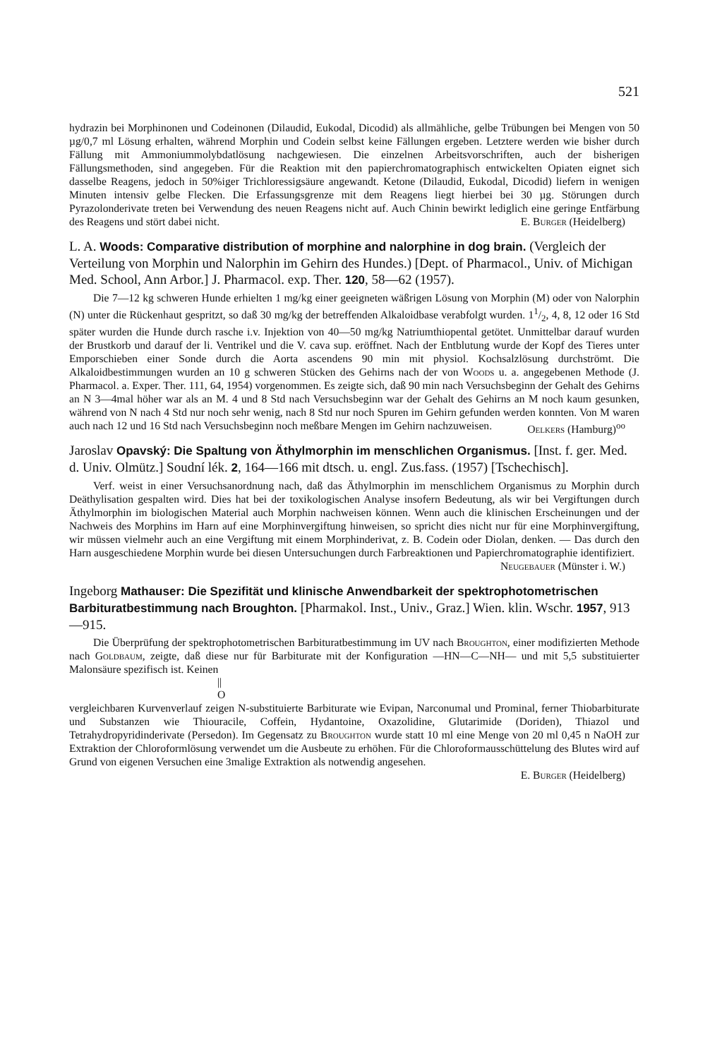521
hydrazin bei Morphinonen und Codeinonen (Dilaudid, Eukodal, Dicodid) als allmähliche, gelbe Trübungen bei Mengen von 50 µg/0,7 ml Lösung erhalten, während Morphin und Codein selbst keine Fällungen ergeben. Letztere werden wie bisher durch Fällung mit Ammoniummolybdatlösung nachgewiesen. Die einzelnen Arbeitsvorschriften, auch der bisherigen Fällungsmethoden, sind angegeben. Für die Reaktion mit den papierchromatographisch entwickelten Opiaten eignet sich dasselbe Reagens, jedoch in 50%iger Trichloressigsäure angewandt. Ketone (Dilaudid, Eukodal, Dicodid) liefern in wenigen Minuten intensiv gelbe Flecken. Die Erfassungsgrenze mit dem Reagens liegt hierbei bei 30 µg. Störungen durch Pyrazolonderivate treten bei Verwendung des neuen Reagens nicht auf. Auch Chinin bewirkt lediglich eine geringe Entfärbung des Reagens und stört dabei nicht. E. Burger (Heidelberg)
L. A. Woods: Comparative distribution of morphine and nalorphine in dog brain. (Vergleich der Verteilung von Morphin und Nalorphin im Gehirn des Hundes.) [Dept. of Pharmacol., Univ. of Michigan Med. School, Ann Arbor.] J. Pharmacol. exp. Ther. 120, 58—62 (1957).
Die 7—12 kg schweren Hunde erhielten 1 mg/kg einer geeigneten wäßrigen Lösung von Morphin (M) oder von Nalorphin (N) unter die Rückenhaut gespritzt, so daß 30 mg/kg der betreffenden Alkaloidbase verabfolgt wurden. 11/2, 4, 8, 12 oder 16 Std später wurden die Hunde durch rasche i.v. Injektion von 40—50 mg/kg Natriumthiopental getötet. Unmittelbar darauf wurden der Brustkorb und darauf der li. Ventrikel und die V. cava sup. eröffnet. Nach der Entblutung wurde der Kopf des Tieres unter Emporschieben einer Sonde durch die Aorta ascendens 90 min mit physiol. Kochsalzlösung durchströmt. Die Alkaloidbestimmungen wurden an 10 g schweren Stücken des Gehirns nach der von Woods u. a. angegebenen Methode (J. Pharmacol. a. Exper. Ther. 111, 64, 1954) vorgenommen. Es zeigte sich, daß 90 min nach Versuchsbeginn der Gehalt des Gehirns an N 3—4mal höher war als an M. 4 und 8 Std nach Versuchsbeginn war der Gehalt des Gehirns an M noch kaum gesunken, während von N nach 4 Std nur noch sehr wenig, nach 8 Std nur noch Spuren im Gehirn gefunden werden konnten. Von M waren auch nach 12 und 16 Std nach Versuchsbeginn noch meßbare Mengen im Gehirn nachzuweisen. Oelkers (Hamburg)<sup>oo</sup>
Jaroslav Opavský: Die Spaltung von Äthylmorphin im menschlichen Organismus. [Inst. f. ger. Med. d. Univ. Olmütz.] Soudní lék. 2, 164—166 mit dtsch. u. engl. Zus.fass. (1957) [Tschechisch].
Verf. weist in einer Versuchsanordnung nach, daß das Äthylmorphin im menschlichem Organismus zu Morphin durch Deäthylisation gespalten wird. Dies hat bei der toxikologischen Analyse insofern Bedeutung, als wir bei Vergiftungen durch Äthylmorphin im biologischen Material auch Morphin nachweisen können. Wenn auch die klinischen Erscheinungen und der Nachweis des Morphins im Harn auf eine Morphinvergiftung hinweisen, so spricht dies nicht nur für eine Morphinvergiftung, wir müssen vielmehr auch an eine Vergiftung mit einem Morphinderivat, z. B. Codein oder Diolan, denken. — Das durch den Harn ausgeschiedene Morphin wurde bei diesen Untersuchungen durch Farbreaktionen und Papierchromatographie identifiziert.
Neugebauer (Münster i. W.)
Ingeborg Mathauser: Die Spezifität und klinische Anwendbarkeit der spektrophotometrischen Barbituratbestimmung nach Broughton. [Pharmakol. Inst., Univ., Graz.] Wien. klin. Wschr. 1957, 913—915.
Die Überprüfung der spektrophotometrischen Barbituratbestimmung im UV nach Broughton, einer modifizierten Methode nach Goldbaum, zeigte, daß diese nur für Barbiturate mit der Konfiguration —HN—C—NH— und mit 5,5 substituierter Malonsäure spezifisch ist. Keinen
||
O
vergleichbaren Kurvenverlauf zeigen N-substituierte Barbiturate wie Evipan, Narconumal und Prominal, ferner Thiobarbiturate und Substanzen wie Thiouracile, Coffein, Hydantoine, Oxazolidine, Glutarimide (Doriden), Thiazol und Tetrahydropyridinderivate (Persedon). Im Gegensatz zu Broughton wurde statt 10 ml eine Menge von 20 ml 0,45 n NaOH zur Extraktion der Chloroformlösung verwendet um die Ausbeute zu erhöhen. Für die Chloroformausschüttelung des Blutes wird auf Grund von eigenen Versuchen eine 3malige Extraktion als notwendig angesehen.
E. Burger (Heidelberg)